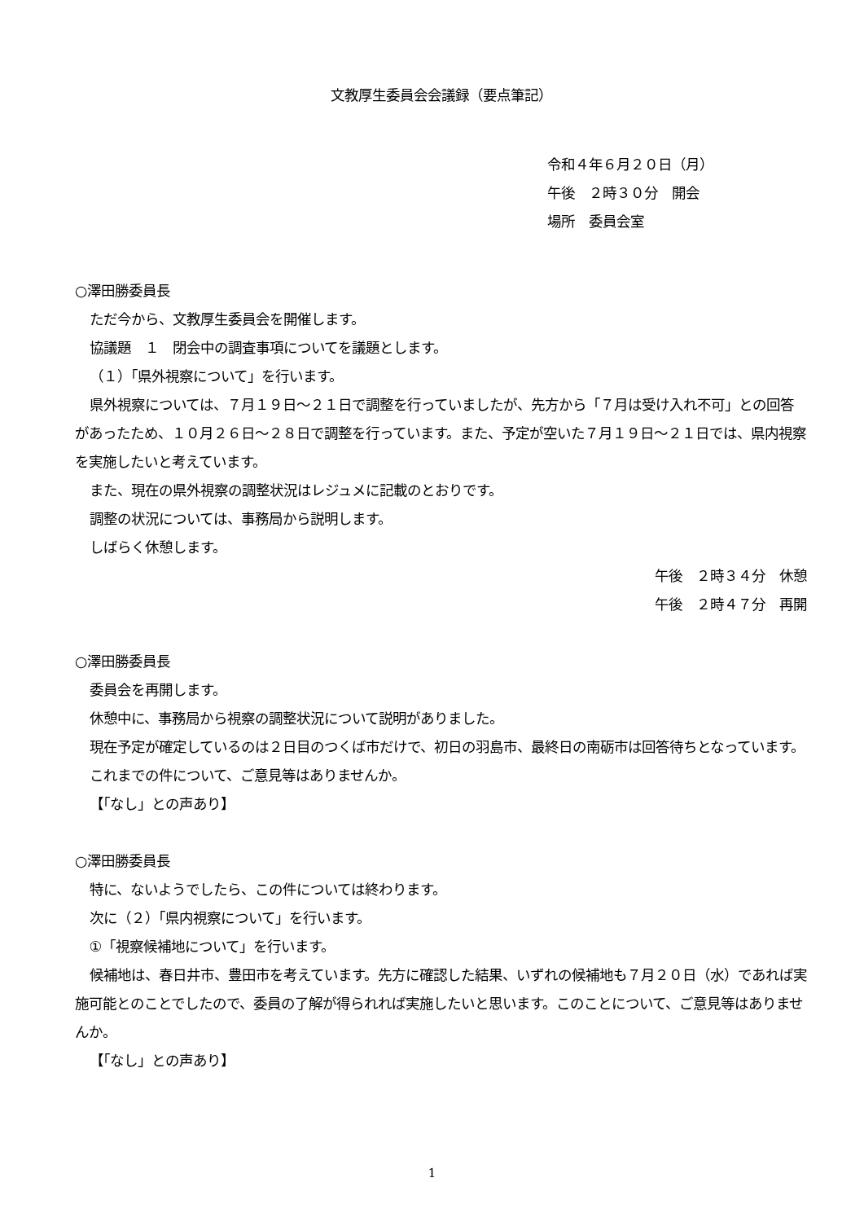文教厚生委員会会議録（要点筆記）
令和４年６月２０日（月）
午後　２時３０分　開会
場所　委員会室
○澤田勝委員長
ただ今から、文教厚生委員会を開催します。
協議題　１　閉会中の調査事項についてを議題とします。
（１）「県外視察について」を行います。
県外視察については、７月１９日～２１日で調整を行っていましたが、先方から「７月は受け入れ不可」との回答があったため、１０月２６日～２８日で調整を行っています。また、予定が空いた７月１９日～２１日では、県内視察を実施したいと考えています。
また、現在の県外視察の調整状況はレジュメに記載のとおりです。
調整の状況については、事務局から説明します。
しばらく休憩します。
午後　２時３４分　休憩
午後　２時４７分　再開
○澤田勝委員長
委員会を再開します。
休憩中に、事務局から視察の調整状況について説明がありました。
現在予定が確定しているのは２日目のつくば市だけで、初日の羽島市、最終日の南砺市は回答待ちとなっています。
これまでの件について、ご意見等はありませんか。
【「なし」との声あり】
○澤田勝委員長
特に、ないようでしたら、この件については終わります。
次に（２）「県内視察について」を行います。
①「視察候補地について」を行います。
候補地は、春日井市、豊田市を考えています。先方に確認した結果、いずれの候補地も７月２０日（水）であれば実施可能とのことでしたので、委員の了解が得られれば実施したいと思います。このことについて、ご意見等はありませんか。
【「なし」との声あり】
1